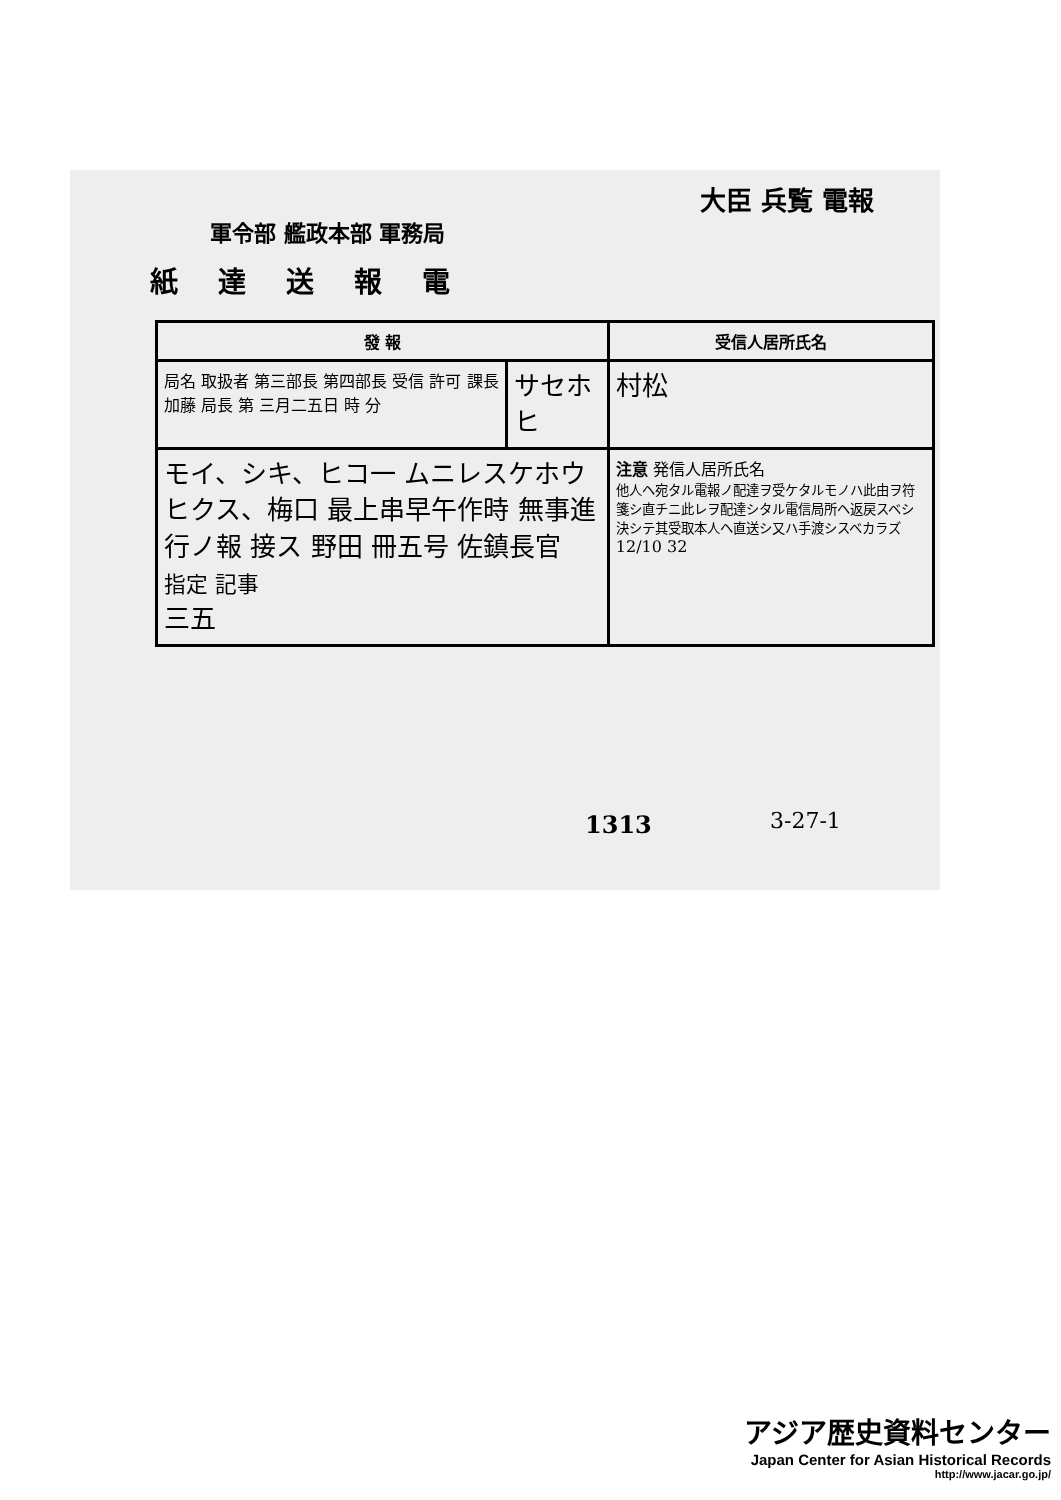大臣 兵覧 電報
軍令部 艦政本部 軍務局
紙達送報電
| 發 報 | | 受信人居所氏名 |
| --- | --- | --- |
| 局名 取扱者 第三部長 第四部長 受信 許可 課長 加藤 局長 第 三月二五日 時 分 | サセホ ヒ | 村松 |
| モイ、シキ、ヒコ一 ムニレスケホウ ヒクス、梅口 最上串早午作時 無事進行ノ報 接ス 野田 冊五号 佐鎮長官 指定 記事 三五 | | 注意 発信人居所氏名 他人ヘ宛タル電報ノ配達ヲ受ケタルモノハ此由ヲ符箋シ直チニ此レヲ配達シタル電信局所ヘ返戻スベシ決シテ其受取本人ヘ直送シ又ハ手渡シスベカラズ 12/10 32 |
1313 3-27-1
アジア歴史資料センター
Japan Center for Asian Historical Records
http://www.jacar.go.jp/